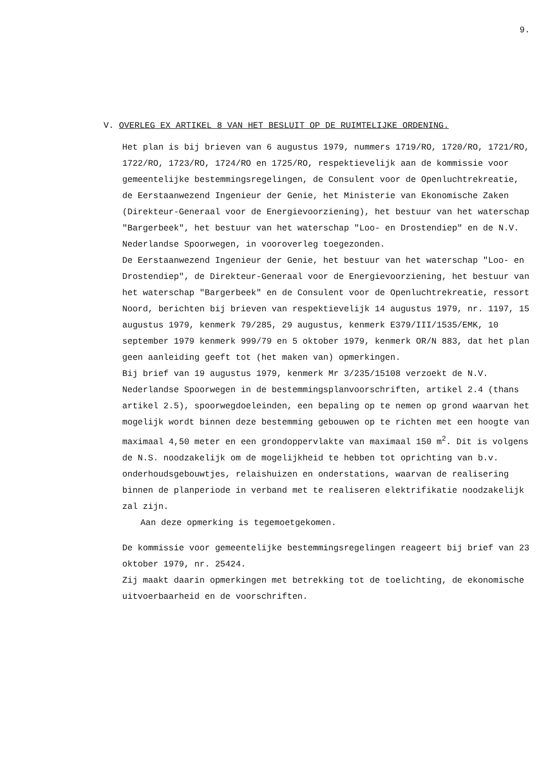9.
V. OVERLEG EX ARTIKEL 8 VAN HET BESLUIT OP DE RUIMTELIJKE ORDENING.
Het plan is bij brieven van 6 augustus 1979, nummers 1719/RO, 1720/RO, 1721/RO, 1722/RO, 1723/RO, 1724/RO en 1725/RO, respektievelijk aan de kommissie voor gemeentelijke bestemmingsregelingen, de Consulent voor de Openluchtrekreatie, de Eerstaanwezend Ingenieur der Genie, het Ministerie van Ekonomische Zaken (Direkteur-Generaal voor de Energievoorziening), het bestuur van het waterschap "Bargerbeek", het bestuur van het waterschap "Loo- en Drostendiep" en de N.V. Nederlandse Spoorwegen, in vooroverleg toegezonden.
De Eerstaanwezend Ingenieur der Genie, het bestuur van het waterschap "Loo- en Drostendiep", de Direkteur-Generaal voor de Energievoorziening, het bestuur van het waterschap "Bargerbeek" en de Consulent voor de Openluchtrekreatie, ressort Noord, berichten bij brieven van respektievelijk 14 augustus 1979, nr. 1197, 15 augustus 1979, kenmerk 79/285, 29 augustus, kenmerk E379/III/1535/EMK, 10 september 1979 kenmerk 999/79 en 5 oktober 1979, kenmerk OR/N 883, dat het plan geen aanleiding geeft tot (het maken van) opmerkingen.
Bij brief van 19 augustus 1979, kenmerk Mr 3/235/15108 verzoekt de N.V. Nederlandse Spoorwegen in de bestemmingsplanvoorschriften, artikel 2.4 (thans artikel 2.5), spoorwegdoeleinden, een bepaling op te nemen op grond waarvan het mogelijk wordt binnen deze bestemming gebouwen op te richten met een hoogte van maximaal 4,50 meter en een grondoppervlakte van maximaal 150 m<sup>2</sup>. Dit is volgens de N.S. noodzakelijk om de mogelijkheid te hebben tot oprichting van b.v. onderhoudsgebouwtjes, relaishuizen en onderstations, waarvan de realisering binnen de planperiode in verband met te realiseren elektrifikatie noodzakelijk zal zijn.
Aan deze opmerking is tegemoetgekomen.
De kommissie voor gemeentelijke bestemmingsregelingen reageert bij brief van 23 oktober 1979, nr. 25424.
Zij maakt daarin opmerkingen met betrekking tot de toelichting, de ekonomische uitvoerbaarheid en de voorschriften.